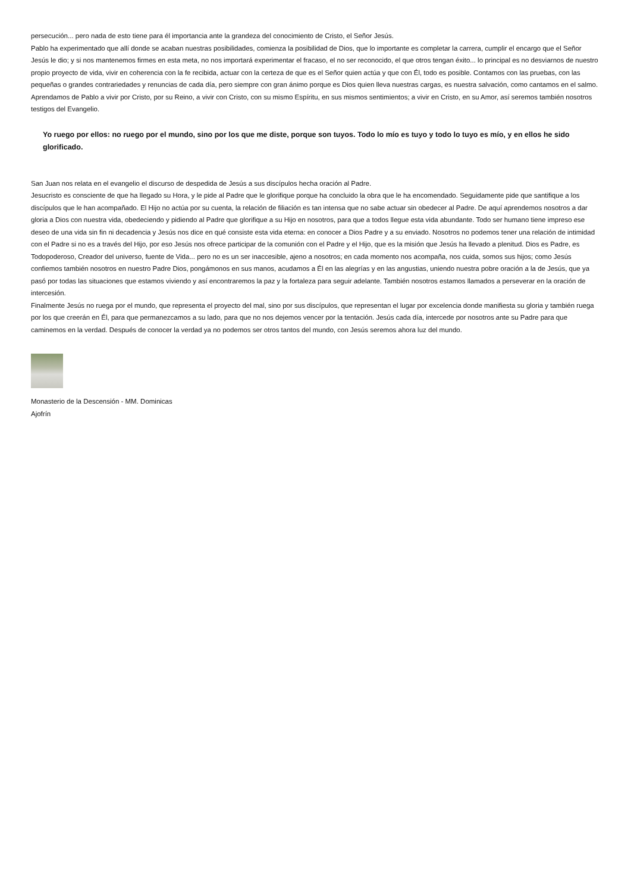persecución... pero nada de esto tiene para él importancia ante la grandeza del conocimiento de Cristo, el Señor Jesús.
Pablo ha experimentado que allí donde se acaban nuestras posibilidades, comienza la posibilidad de Dios, que lo importante es completar la carrera, cumplir el encargo que el Señor Jesús le dio; y si nos mantenemos firmes en esta meta, no nos importará experimentar el fracaso, el no ser reconocido, el que otros tengan éxito... lo principal es no desviarnos de nuestro propio proyecto de vida, vivir en coherencia con la fe recibida, actuar con la certeza de que es el Señor quien actúa y que con Él, todo es posible. Contamos con las pruebas, con las pequeñas o grandes contrariedades y renuncias de cada día, pero siempre con gran ánimo porque es Dios quien lleva nuestras cargas, es nuestra salvación, como cantamos en el salmo.
Aprendamos de Pablo a vivir por Cristo, por su Reino, a vivir con Cristo, con su mismo Espíritu, en sus mismos sentimientos; a vivir en Cristo, en su Amor, así seremos también nosotros testigos del Evangelio.
Yo ruego por ellos: no ruego por el mundo, sino por los que me diste, porque son tuyos. Todo lo mío es tuyo y todo lo tuyo es mío, y en ellos he sido glorificado.
San Juan nos relata en el evangelio el discurso de despedida de Jesús a sus discípulos hecha oración al Padre.
Jesucristo es consciente de que ha llegado su Hora, y le pide al Padre que le glorifique porque ha concluido la obra que le ha encomendado. Seguidamente pide que santifique a los discípulos que le han acompañado. El Hijo no actúa por su cuenta, la relación de filiación es tan intensa que no sabe actuar sin obedecer al Padre. De aquí aprendemos nosotros a dar gloria a Dios con nuestra vida, obedeciendo y pidiendo al Padre que glorifique a su Hijo en nosotros, para que a todos llegue esta vida abundante. Todo ser humano tiene impreso ese deseo de una vida sin fin ni decadencia y Jesús nos dice en qué consiste esta vida eterna: en conocer a Dios Padre y a su enviado. Nosotros no podemos tener una relación de intimidad con el Padre si no es a través del Hijo, por eso Jesús nos ofrece participar de la comunión con el Padre y el Hijo, que es la misión que Jesús ha llevado a plenitud. Dios es Padre, es Todopoderoso, Creador del universo, fuente de Vida... pero no es un ser inaccesible, ajeno a nosotros; en cada momento nos acompaña, nos cuida, somos sus hijos; como Jesús confiemos también nosotros en nuestro Padre Dios, pongámonos en sus manos, acudamos a Él en las alegrías y en las angustias, uniendo nuestra pobre oración a la de Jesús, que ya pasó por todas las situaciones que estamos viviendo y así encontraremos la paz y la fortaleza para seguir adelante. También nosotros estamos llamados a perseverar en la oración de intercesión.
Finalmente Jesús no ruega por el mundo, que representa el proyecto del mal, sino por sus discípulos, que representan el lugar por excelencia donde manifiesta su gloria y también ruega por los que creerán en Él, para que permanezcamos a su lado, para que no nos dejemos vencer por la tentación. Jesús cada día, intercede por nosotros ante su Padre para que caminemos en la verdad. Después de conocer la verdad ya no podemos ser otros tantos del mundo, con Jesús seremos ahora luz del mundo.
Monasterio de la Descensión - MM. Dominicas
Ajofrín